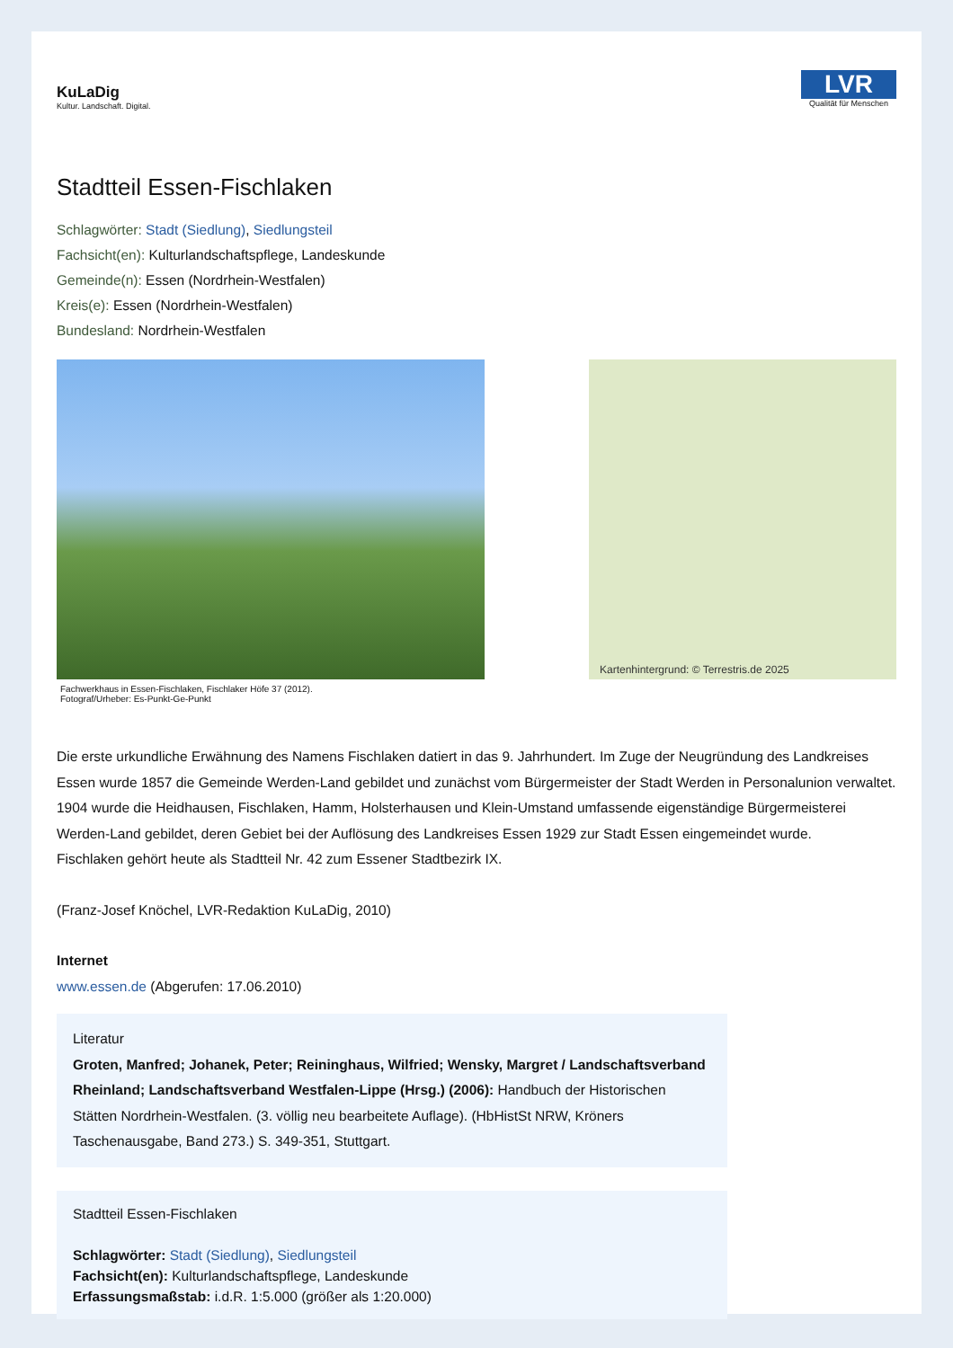KuLaDig
Kultur. Landschaft. Digital.
LVR
Qualität für Menschen
Stadtteil Essen-Fischlaken
Schlagwörter: Stadt (Siedlung), Siedlungsteil
Fachsicht(en): Kulturlandschaftspflege, Landeskunde
Gemeinde(n): Essen (Nordrhein-Westfalen)
Kreis(e): Essen (Nordrhein-Westfalen)
Bundesland: Nordrhein-Westfalen
Fachwerkhaus in Essen-Fischlaken, Fischlaker Höfe 37 (2012).
Fotograf/Urheber: Es-Punkt-Ge-Punkt
Kartenhintergrund: © Terrestris.de 2025
Die erste urkundliche Erwähnung des Namens Fischlaken datiert in das 9. Jahrhundert. Im Zuge der Neugründung des Landkreises Essen wurde 1857 die Gemeinde Werden-Land gebildet und zunächst vom Bürgermeister der Stadt Werden in Personalunion verwaltet.
1904 wurde die Heidhausen, Fischlaken, Hamm, Holsterhausen und Klein-Umstand umfassende eigenständige Bürgermeisterei Werden-Land gebildet, deren Gebiet bei der Auflösung des Landkreises Essen 1929 zur Stadt Essen eingemeindet wurde.
Fischlaken gehört heute als Stadtteil Nr. 42 zum Essener Stadtbezirk IX.
(Franz-Josef Knöchel, LVR-Redaktion KuLaDig, 2010)
Internet
www.essen.de (Abgerufen: 17.06.2010)
Literatur
Groten, Manfred; Johanek, Peter; Reininghaus, Wilfried; Wensky, Margret / Landschaftsverband Rheinland; Landschaftsverband Westfalen-Lippe (Hrsg.) (2006): Handbuch der Historischen Stätten Nordrhein-Westfalen. (3. völlig neu bearbeitete Auflage). (HbHistSt NRW, Kröners Taschenausgabe, Band 273.) S. 349-351, Stuttgart.
Stadtteil Essen-Fischlaken
Schlagwörter: Stadt (Siedlung), Siedlungsteil
Fachsicht(en): Kulturlandschaftspflege, Landeskunde
Erfassungsmaßstab: i.d.R. 1:5.000 (größer als 1:20.000)